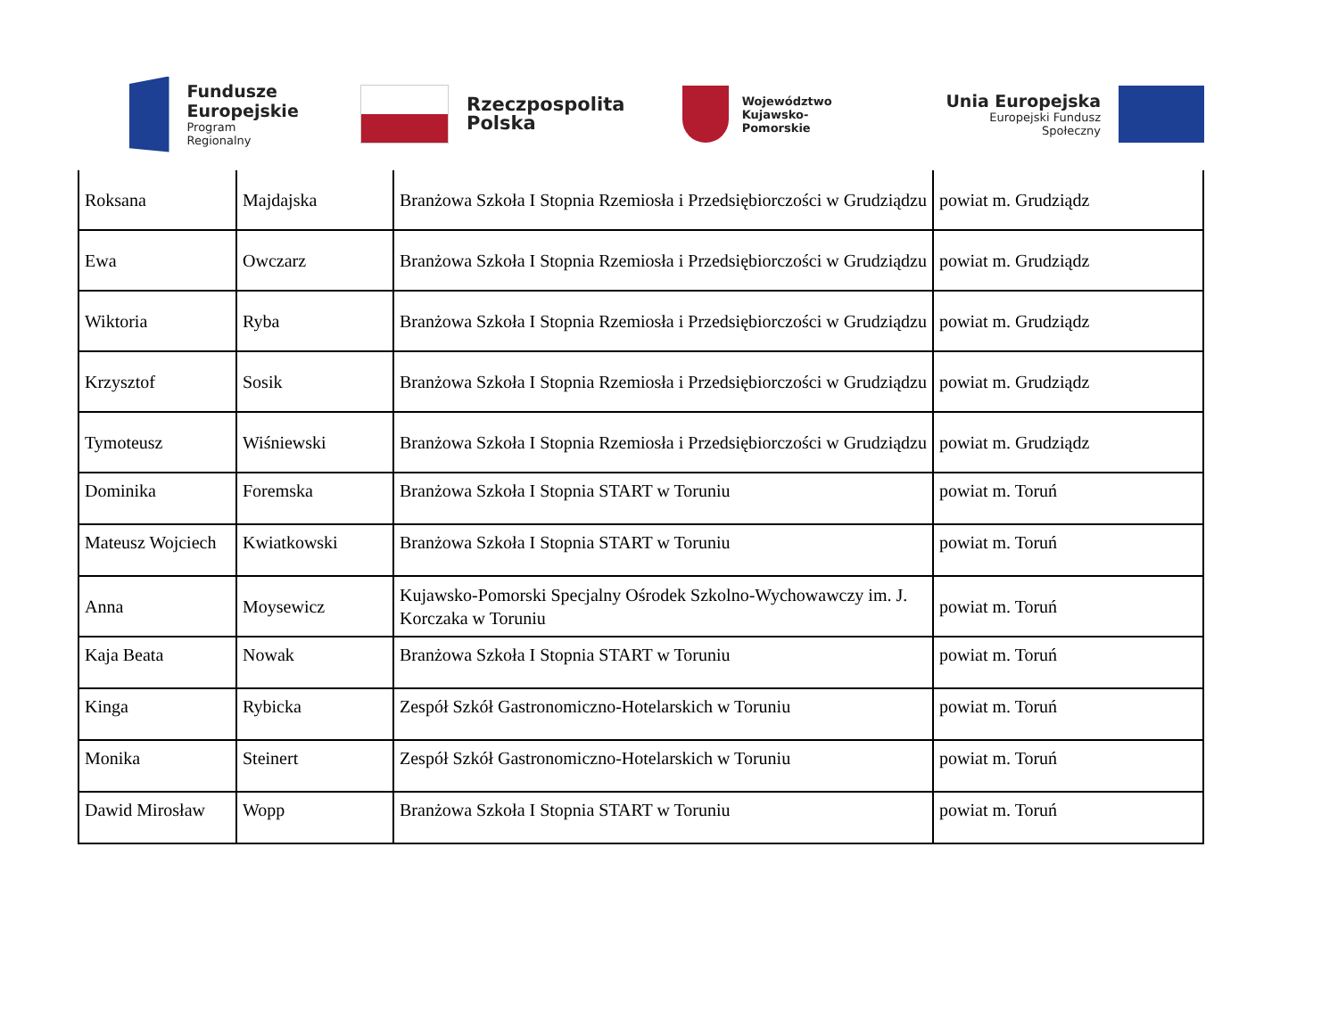Fundusze
Europejskie
Program Regionalny
Rzeczpospolita
Polska
Województwo
Kujawsko-Pomorskie
Unia Europejska
Europejski Fundusz Społeczny
| Roksana | Majdajska | Branżowa Szkoła I Stopnia Rzemiosła i Przedsiębiorczości w Grudziądzu | powiat m. Grudziądz |
| Ewa | Owczarz | Branżowa Szkoła I Stopnia Rzemiosła i Przedsiębiorczości w Grudziądzu | powiat m. Grudziądz |
| Wiktoria | Ryba | Branżowa Szkoła I Stopnia Rzemiosła i Przedsiębiorczości w Grudziądzu | powiat m. Grudziądz |
| Krzysztof | Sosik | Branżowa Szkoła I Stopnia Rzemiosła i Przedsiębiorczości w Grudziądzu | powiat m. Grudziądz |
| Tymoteusz | Wiśniewski | Branżowa Szkoła I Stopnia Rzemiosła i Przedsiębiorczości w Grudziądzu | powiat m. Grudziądz |
| Dominika | Foremska | Branżowa Szkoła I Stopnia START w Toruniu | powiat m. Toruń |
| Mateusz Wojciech | Kwiatkowski | Branżowa Szkoła I Stopnia START w Toruniu | powiat m. Toruń |
| Anna | Moysewicz | Kujawsko-Pomorski Specjalny Ośrodek Szkolno-Wychowawczy im. J. Korczaka w Toruniu | powiat m. Toruń |
| Kaja Beata | Nowak | Branżowa Szkoła I Stopnia START w Toruniu | powiat m. Toruń |
| Kinga | Rybicka | Zespół Szkół Gastronomiczno-Hotelarskich w Toruniu | powiat m. Toruń |
| Monika | Steinert | Zespół Szkół Gastronomiczno-Hotelarskich w Toruniu | powiat m. Toruń |
| Dawid Mirosław | Wopp | Branżowa Szkoła I Stopnia START w Toruniu | powiat m. Toruń |